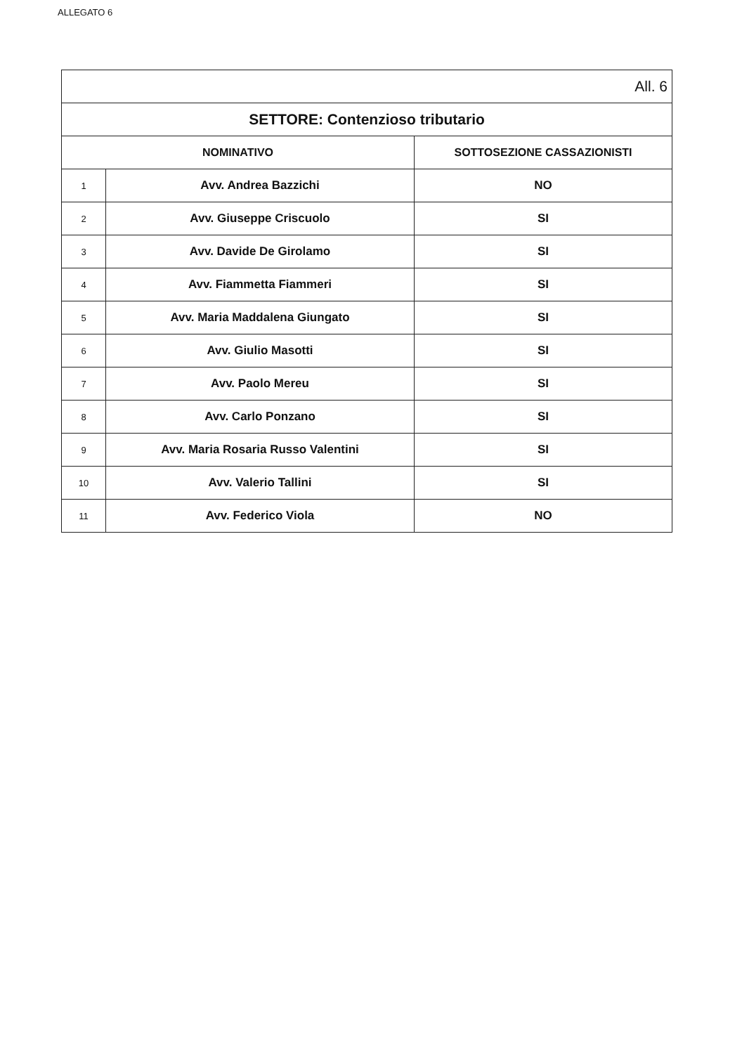ALLEGATO 6
| All. 6 | | |
| SETTORE: Contenzioso tributario | | |
| NOMINATIVO | | SOTTOSEZIONE CASSAZIONISTI |
| 1 | Avv. Andrea Bazzichi | NO |
| 2 | Avv. Giuseppe Criscuolo | SI |
| 3 | Avv. Davide De Girolamo | SI |
| 4 | Avv. Fiammetta Fiammeri | SI |
| 5 | Avv. Maria Maddalena Giungato | SI |
| 6 | Avv. Giulio Masotti | SI |
| 7 | Avv. Paolo Mereu | SI |
| 8 | Avv. Carlo Ponzano | SI |
| 9 | Avv. Maria Rosaria Russo Valentini | SI |
| 10 | Avv. Valerio Tallini | SI |
| 11 | Avv. Federico Viola | NO |